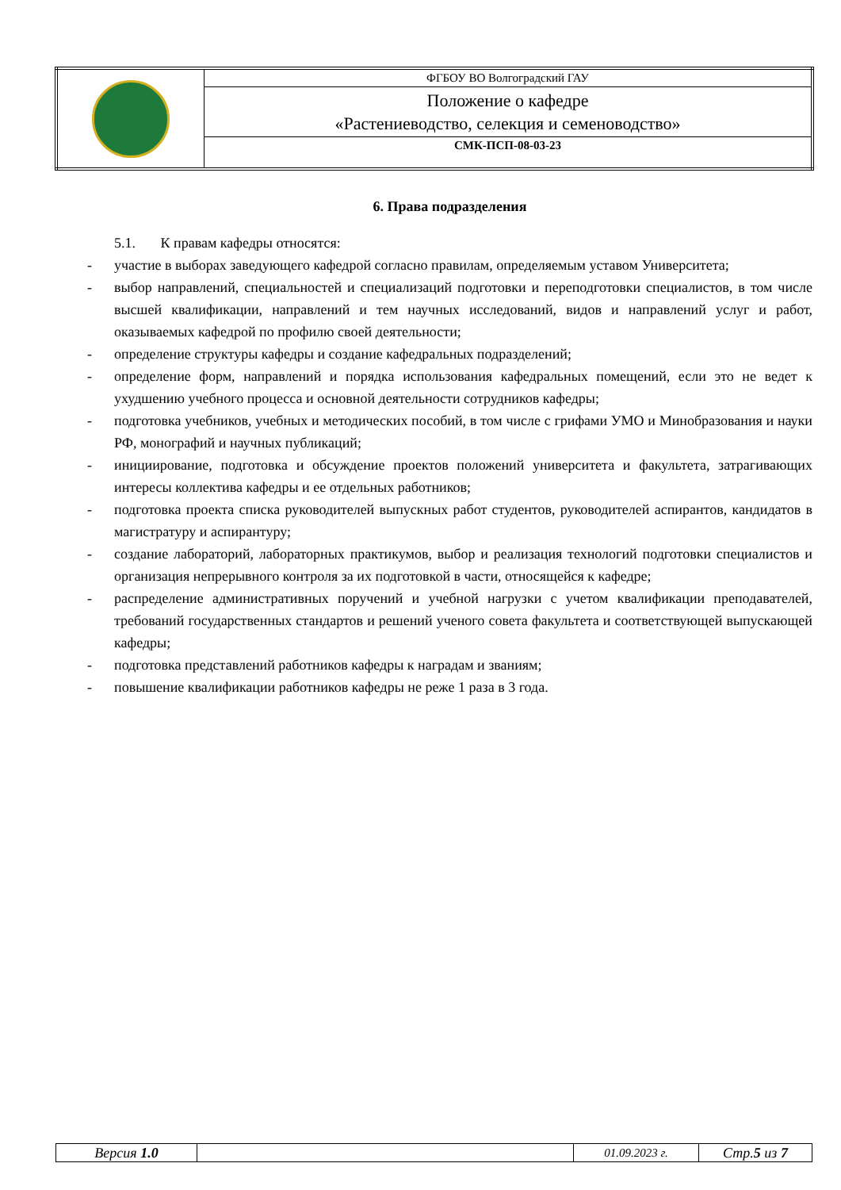| | ФГБОУ ВО Волгоградский ГАУ |
| | Положение о кафедре «Растениеводство, селекция и семеноводство» |
| | СМК-ПСП-08-03-23 |
6. Права подразделения
5.1. К правам кафедры относятся:
- участие в выборах заведующего кафедрой согласно правилам, определяемым уставом Университета;
- выбор направлений, специальностей и специализаций подготовки и переподготовки специалистов, в том числе высшей квалификации, направлений и тем научных исследований, видов и направлений услуг и работ, оказываемых кафедрой по профилю своей деятельности;
- определение структуры кафедры и создание кафедральных подразделений;
- определение форм, направлений и порядка использования кафедральных помещений, если это не ведет к ухудшению учебного процесса и основной деятельности сотрудников кафедры;
- подготовка учебников, учебных и методических пособий, в том числе с грифами УМО и Минобразования и науки РФ, монографий и научных публикаций;
- инициирование, подготовка и обсуждение проектов положений университета и факультета, затрагивающих интересы коллектива кафедры и ее отдельных работников;
- подготовка проекта списка руководителей выпускных работ студентов, руководителей аспирантов, кандидатов в магистратуру и аспирантуру;
- создание лабораторий, лабораторных практикумов, выбор и реализация технологий подготовки специалистов и организация непрерывного контроля за их подготовкой в части, относящейся к кафедре;
- распределение административных поручений и учебной нагрузки с учетом квалификации преподавателей, требований государственных стандартов и решений ученого совета факультета и соответствующей выпускающей кафедры;
- подготовка представлений работников кафедры к наградам и званиям;
- повышение квалификации работников кафедры не реже 1 раза в 3 года.
| Версия 1.0 | | 01.09.2023 г. | Стр. 5 из 7 |